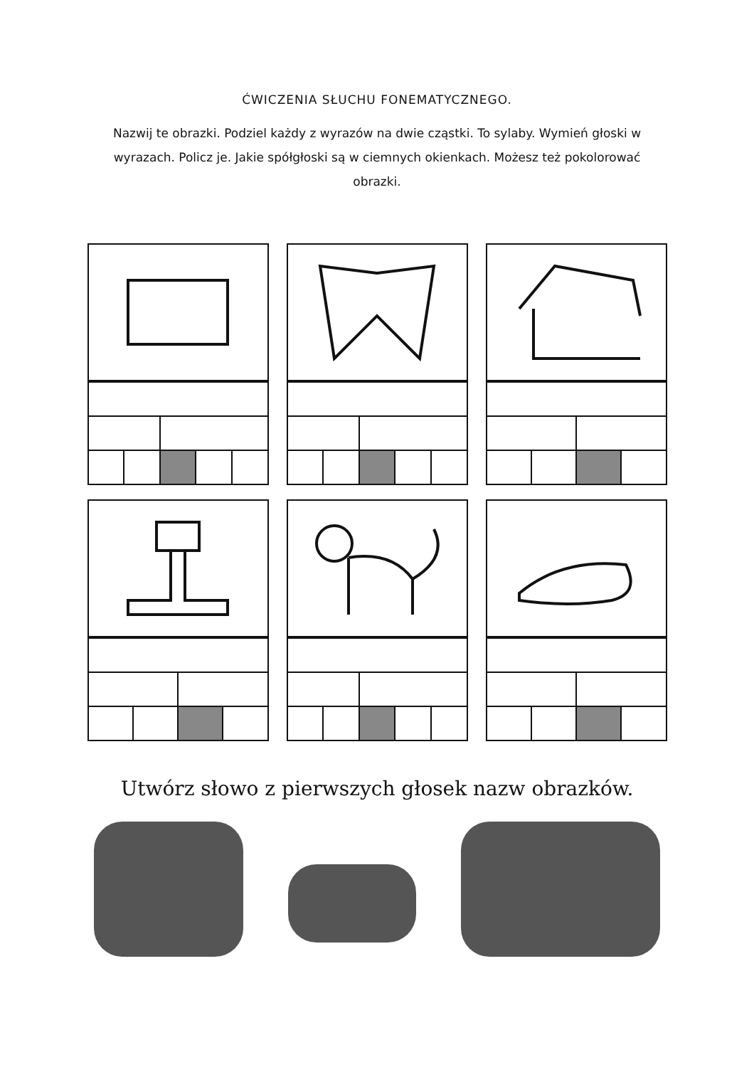ĆWICZENIA SŁUCHU FONEMATYCZNEGO.
Nazwij te obrazki. Podziel każdy z wyrazów na dwie cząstki. To sylaby. Wymień głoski w wyrazach. Policz je. Jakie spółgłoski są w ciemnych okienkach. Możesz też pokolorować obrazki.
Utwórz słowo z pierwszych głosek nazw obrazków.